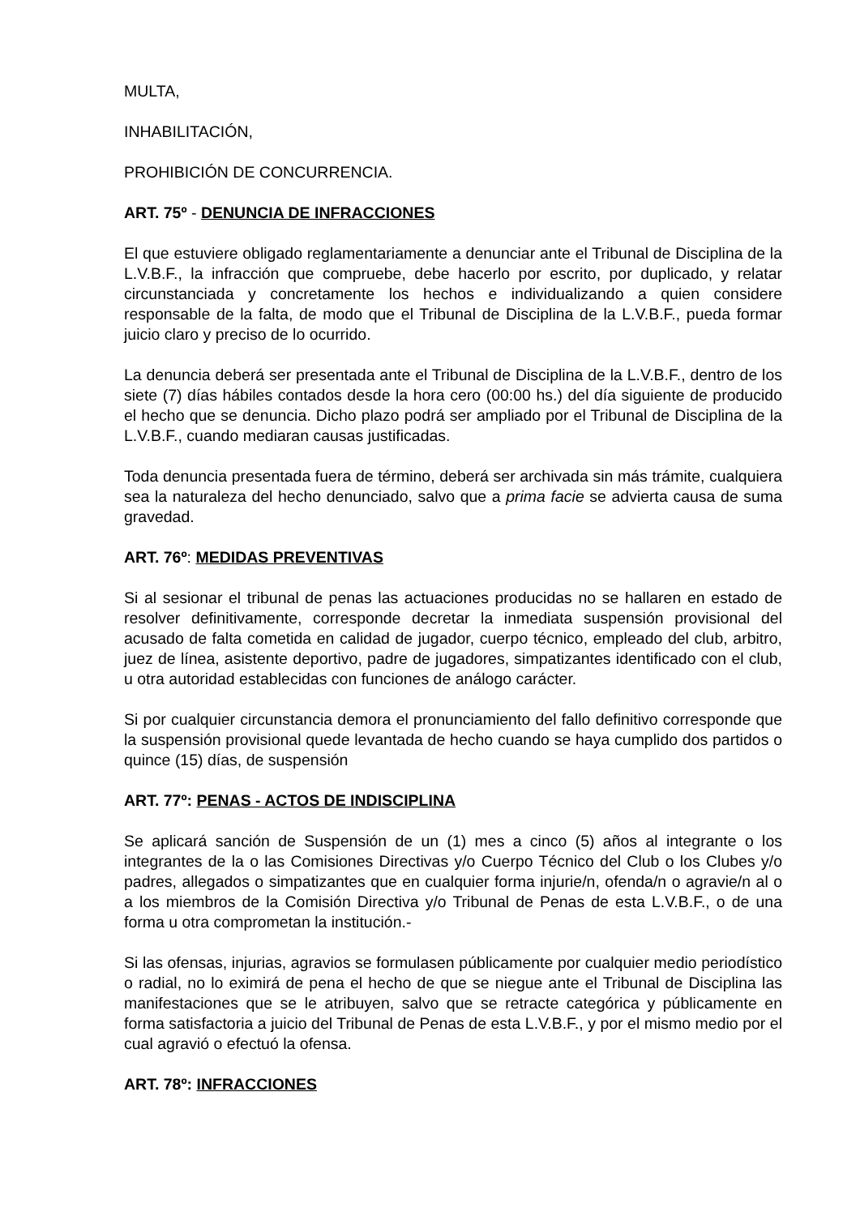MULTA,
INHABILITACIÓN,
PROHIBICIÓN DE CONCURRENCIA.
ART. 75º - DENUNCIA DE INFRACCIONES
El que estuviere obligado reglamentariamente a denunciar ante el Tribunal de Disciplina de la L.V.B.F., la infracción que compruebe, debe hacerlo por escrito, por duplicado, y relatar circunstanciada y concretamente los hechos e individualizando a quien considere responsable de la falta, de modo que el Tribunal de Disciplina de la L.V.B.F., pueda formar juicio claro y preciso de lo ocurrido.
La denuncia deberá ser presentada ante el Tribunal de Disciplina de la L.V.B.F., dentro de los siete (7) días hábiles contados desde la hora cero (00:00 hs.) del día siguiente de producido el hecho que se denuncia. Dicho plazo podrá ser ampliado por el Tribunal de Disciplina de la L.V.B.F., cuando mediaran causas justificadas.
Toda denuncia presentada fuera de término, deberá ser archivada sin más trámite, cualquiera sea la naturaleza del hecho denunciado, salvo que a prima facie se advierta causa de suma gravedad.
ART. 76º: MEDIDAS PREVENTIVAS
Si al sesionar el tribunal de penas las actuaciones producidas no se hallaren en estado de resolver definitivamente, corresponde decretar la inmediata suspensión provisional del acusado de falta cometida en calidad de jugador, cuerpo técnico, empleado del club, arbitro, juez de línea, asistente deportivo, padre de jugadores, simpatizantes identificado con el club, u otra autoridad establecidas con funciones de análogo carácter.
Si por cualquier circunstancia demora el pronunciamiento del fallo definitivo corresponde que la suspensión provisional quede levantada de hecho cuando se haya cumplido dos partidos o quince (15) días, de suspensión
ART. 77º: PENAS - ACTOS DE INDISCIPLINA
Se aplicará sanción de Suspensión de un (1) mes a cinco (5) años al integrante o los integrantes de la o las Comisiones Directivas y/o Cuerpo Técnico del Club o los Clubes y/o padres, allegados o simpatizantes que en cualquier forma injurie/n, ofenda/n o agravie/n al o a los miembros de la Comisión Directiva y/o Tribunal de Penas de esta L.V.B.F., o de una forma u otra comprometan la institución.-
Si las ofensas, injurias, agravios se formulasen públicamente por cualquier medio periodístico o radial, no lo eximirá de pena el hecho de que se niegue ante el Tribunal de Disciplina las manifestaciones que se le atribuyen, salvo que se retracte categórica y públicamente en forma satisfactoria a juicio del Tribunal de Penas de esta L.V.B.F., y por el mismo medio por el cual agravió o efectuó la ofensa.
ART. 78º: INFRACCIONES